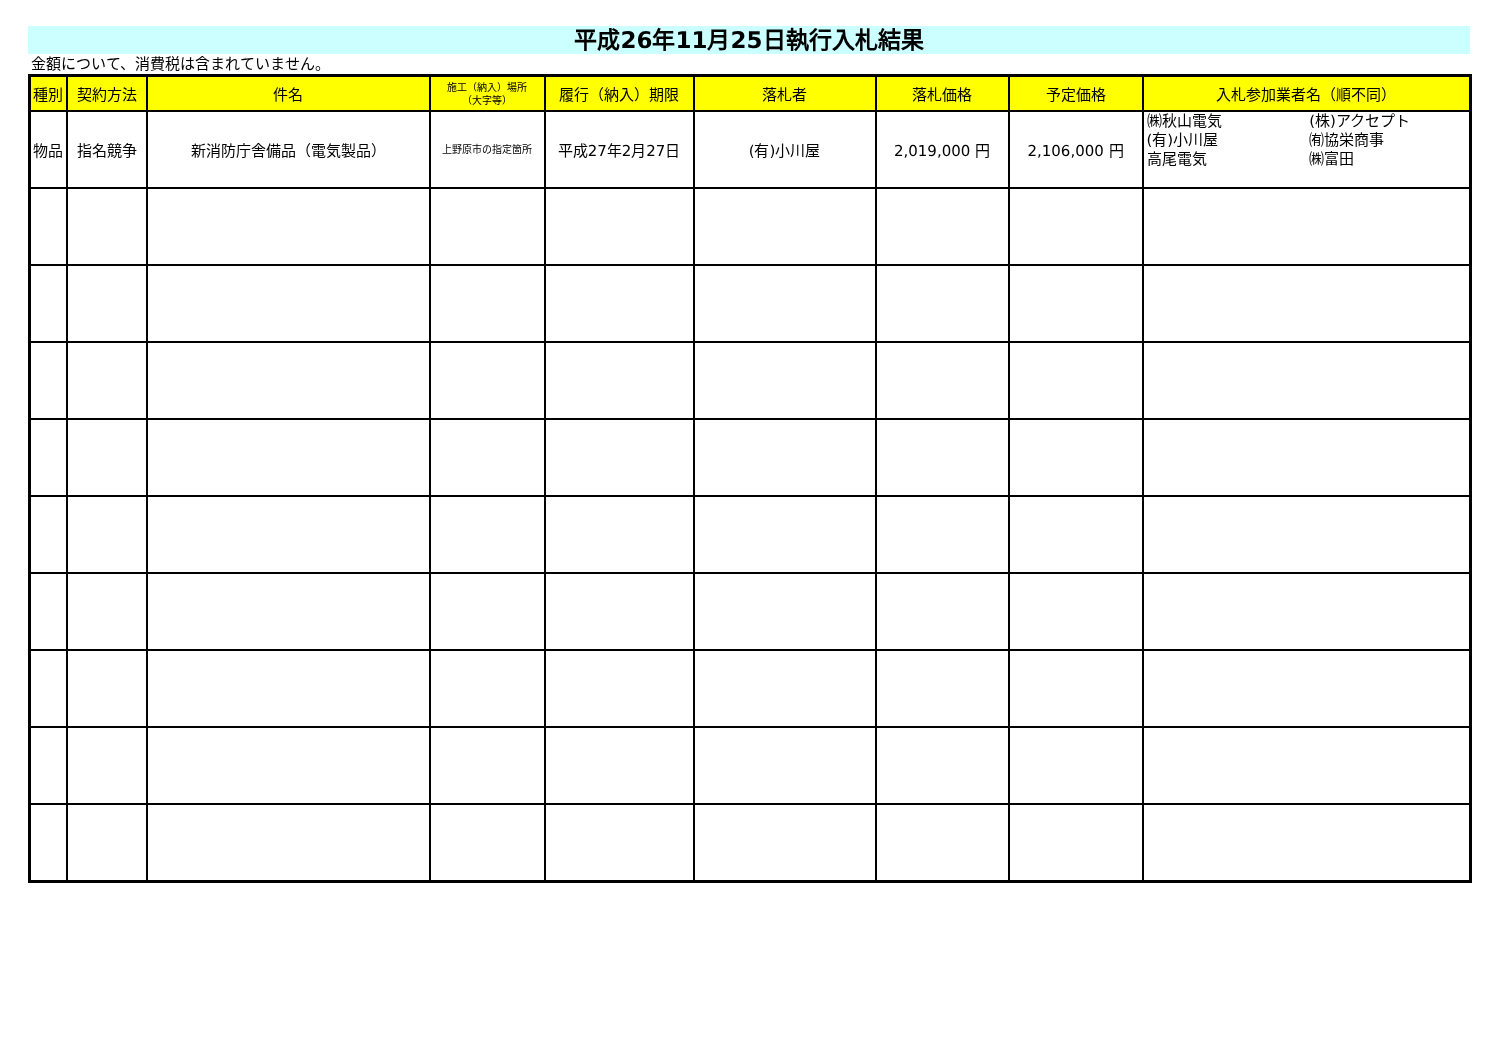平成26年11月25日執行入札結果
金額について、消費税は含まれていません。
| 種別 | 契約方法 | 件名 | 施工（納入）場所 （大字等） | 履行（納入）期限 | 落札者 | 落札価格 | 予定価格 | 入札参加業者名（順不同） |
| --- | --- | --- | --- | --- | --- | --- | --- | --- |
| 物品 | 指名競争 | 新消防庁舎備品（電気製品） | 上野原市の指定箇所 | 平成27年2月27日 | (有)小川屋 | 2,019,000 円 | 2,106,000 円 | ㈱秋山電気 (株)アクセプト (有)小川屋 ㈲協栄商事 高尾電気 ㈱富田 |